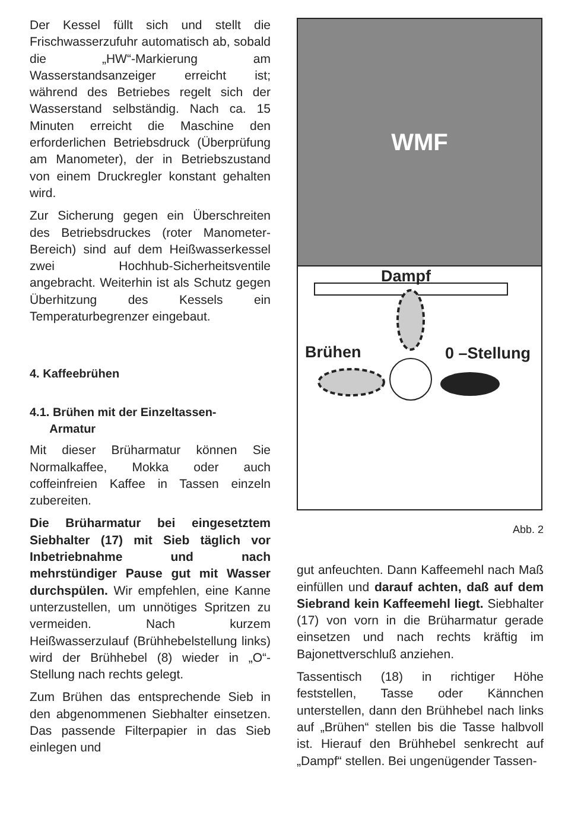Der Kessel füllt sich und stellt die Frischwasserzufuhr automatisch ab, sobald die „HW“-Markierung am Wasserstandsanzeiger erreicht ist; während des Betriebes regelt sich der Wasserstand selbständig. Nach ca. 15 Minuten erreicht die Maschine den erforderlichen Betriebsdruck (Überprüfung am Manometer), der in Betriebszustand von einem Druckregler konstant gehalten wird.
Zur Sicherung gegen ein Überschreiten des Betriebsdruckes (roter Manometer-Bereich) sind auf dem Heißwasserkessel zwei Hochhub-Sicherheitsventile angebracht. Weiterhin ist als Schutz gegen Überhitzung des Kessels ein Temperaturbegrenzer eingebaut.
4. Kaffeebrühen
4.1. Brühen mit der Einzeltassen-
Armatur
Mit dieser Brüharmatur können Sie Normalkaffee, Mokka oder auch coffeinfreien Kaffee in Tassen einzeln zubereiten.
Die Brüharmatur bei eingesetztem Siebhalter (17) mit Sieb täglich vor Inbetriebnahme und nach mehrstündiger Pause gut mit Wasser durchspülen. Wir empfehlen, eine Kanne unterzustellen, um unnötiges Spritzen zu vermeiden. Nach kurzem Heißwasserzulauf (Brühhebelstellung links) wird der Brühhebel (8) wieder in „O“-Stellung nach rechts gelegt.
Zum Brühen das entsprechende Sieb in den abgenommenen Siebhalter einsetzen. Das passende Filterpapier in das Sieb einlegen und
WMF
Dampf
Brühen 0 –Stellung
Abb. 2
gut anfeuchten. Dann Kaffeemehl nach Maß einfüllen und darauf achten, daß auf dem Siebrand kein Kaffeemehl liegt. Siebhalter (17) von vorn in die Brüharmatur gerade einsetzen und nach rechts kräftig im Bajonettverschluß anziehen.
Tassentisch (18) in richtiger Höhe feststellen, Tasse oder Kännchen unterstellen, dann den Brühhebel nach links auf „Brühen“ stellen bis die Tasse halbvoll ist. Hierauf den Brühhebel senkrecht auf „Dampf“ stellen. Bei ungenügender Tassen-